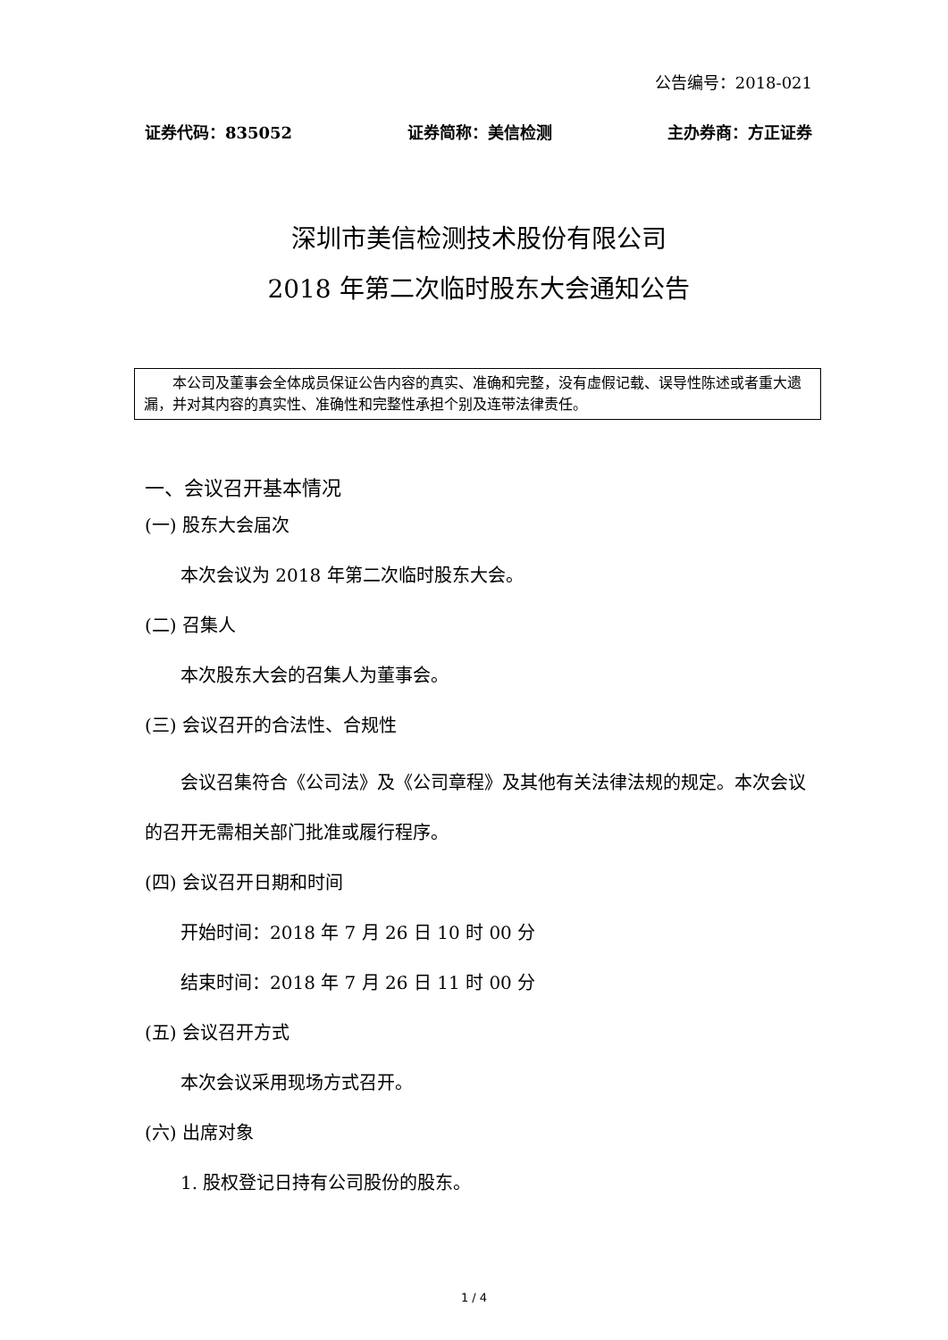公告编号：2018-021
证券代码：835052 证券简称：美信检测 主办券商：方正证券
深圳市美信检测技术股份有限公司
2018 年第二次临时股东大会通知公告
本公司及董事会全体成员保证公告内容的真实、准确和完整，没有虚假记载、误导性陈述或者重大遗漏，并对其内容的真实性、准确性和完整性承担个别及连带法律责任。
一、会议召开基本情况
(一) 股东大会届次
本次会议为 2018 年第二次临时股东大会。
(二) 召集人
本次股东大会的召集人为董事会。
(三) 会议召开的合法性、合规性
会议召集符合《公司法》及《公司章程》及其他有关法律法规的规定。本次会议的召开无需相关部门批准或履行程序。
(四) 会议召开日期和时间
开始时间：2018 年 7 月 26 日 10 时 00 分
结束时间：2018 年 7 月 26 日 11 时 00 分
(五) 会议召开方式
本次会议采用现场方式召开。
(六) 出席对象
1. 股权登记日持有公司股份的股东。
1 / 4